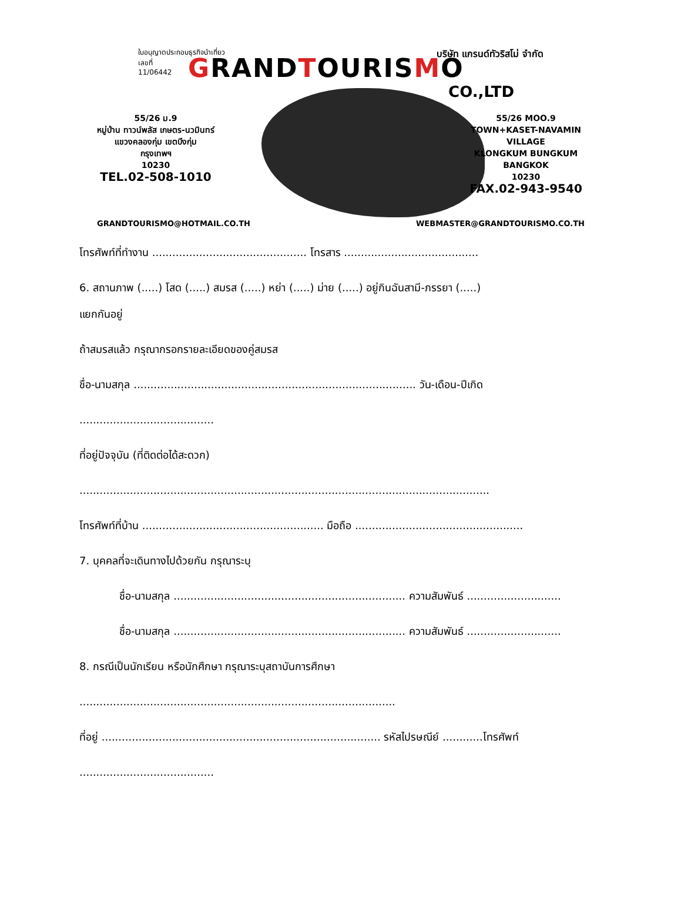ใบอนุญาตประกอบธุรกิจนำเที่ยว
เลขที่
11/06442 บริษัท แกรนด์ทัวริสโม่ จำกัด
GRANDTOURISMO
CO.,LTD
55/26 ม.9
หมู่บ้าน ทาวน์พลัส เกษตร-นวมินทร์
แขวงคลองกุ่ม เขตบึงกุ่ม
กรุงเทพฯ
10230
TEL.02-508-1010
55/26 MOO.9
TOWN+KASET-NAVAMIN VILLAGE
KLONGKUM BUNGKUM
BANGKOK
10230
FAX.02-943-9540
GRANDTOURISMO@HOTMAIL.CO.TH WEBMASTER@GRANDTOURISMO.CO.TH
โทรศัพท์ที่ทำงาน .............................................. โทรสาร ........................................
6. สถานภาพ (.....) โสด (.....) สมรส (.....) หย่า (.....) ม่าย (.....) อยู่กินฉันสามี-ภรรยา (.....)
แยกกันอยู่
ถ้าสมรสแล้ว กรุณากรอกรายละเอียดของคู่สมรส
ชื่อ-นามสกุล .................................................................................... วัน-เดือน-ปีเกิด
........................................
ที่อยู่ปัจจุบัน (ที่ติดต่อได้สะดวก)
..........................................................................................................................
โทรศัพท์ที่บ้าน ...................................................... มือถือ ..................................................
7. บุคคลที่จะเดินทางไปด้วยกัน กรุณาระบุ
ชื่อ-นามสกุล ..................................................................... ความสัมพันธ์ ............................
ชื่อ-นามสกุล ..................................................................... ความสัมพันธ์ ............................
8. กรณีเป็นนักเรียน หรือนักศึกษา กรุณาระบุสถาบันการศึกษา
..............................................................................................
ที่อยู่ ................................................................................... รหัสไปรษณีย์ ............โทรศัพท์
........................................